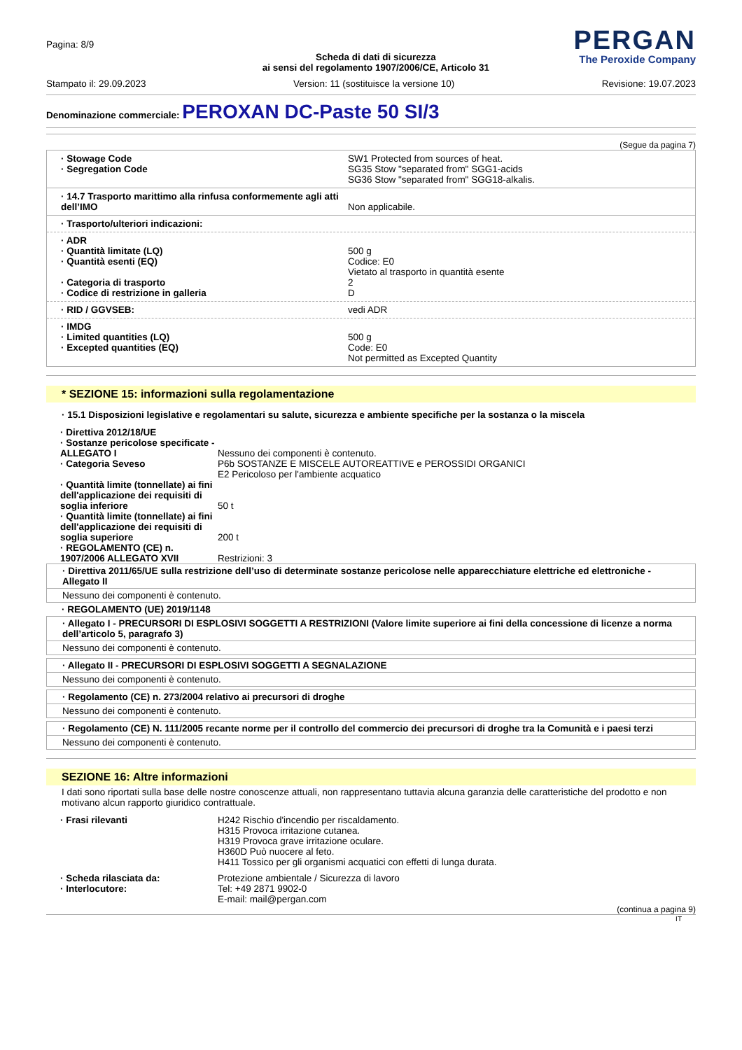Pagina: 8/9
Scheda di dati di sicurezza
ai sensi del regolamento 1907/2006/CE, Articolo 31
PERGAN
The Peroxide Company
Stampato il: 29.09.2023 Version: 11 (sostituisce la versione 10) Revisione: 19.07.2023
Denominazione commerciale: PEROXAN DC-Paste 50 SI/3
(Segue da pagina 7)
· Stowage Code
· Segregation Code
SW1 Protected from sources of heat.
SG35 Stow "separated from" SGG1-acids
SG36 Stow "separated from" SGG18-alkalis.
· 14.7 Trasporto marittimo alla rinfusa conformemente agli atti dell’IMO
Non applicabile.
· Trasporto/ulteriori indicazioni:
· ADR
· Quantità limitate (LQ)
· Quantità esenti (EQ)
· Categoria di trasporto
· Codice di restrizione in galleria
500 g
Codice: E0
Vietato al trasporto in quantità esente
2
D
· RID / GGVSEB: vedi ADR
· IMDG
· Limited quantities (LQ)
· Excepted quantities (EQ)
500 g
Code: E0
Not permitted as Excepted Quantity
* SEZIONE 15: informazioni sulla regolamentazione
· 15.1 Disposizioni legislative e regolamentari su salute, sicurezza e ambiente specifiche per la sostanza o la miscela
· Direttiva 2012/18/UE
· Sostanze pericolose specificate - ALLEGATO I
· Categoria Seveso
· Quantità limite (tonnellate) ai fini dell'applicazione dei requisiti di soglia inferiore
· Quantità limite (tonnellate) ai fini dell'applicazione dei requisiti di soglia superiore
· REGOLAMENTO (CE) n. 1907/2006 ALLEGATO XVII
Nessuno dei componenti è contenuto.
P6b SOSTANZE E MISCELE AUTOREATTIVE e PEROSSIDI ORGANICI
E2 Pericoloso per l'ambiente acquatico
50 t
200 t
Restrizioni: 3
· Direttiva 2011/65/UE sulla restrizione dell’uso di determinate sostanze pericolose nelle apparecchiature elettriche ed elettroniche - Allegato II
Nessuno dei componenti è contenuto.
· REGOLAMENTO (UE) 2019/1148
· Allegato I - PRECURSORI DI ESPLOSIVI SOGGETTI A RESTRIZIONI (Valore limite superiore ai fini della concessione di licenze a norma dell’articolo 5, paragrafo 3)
Nessuno dei componenti è contenuto.
· Allegato II - PRECURSORI DI ESPLOSIVI SOGGETTI A SEGNALAZIONE
Nessuno dei componenti è contenuto.
· Regolamento (CE) n. 273/2004 relativo ai precursori di droghe
Nessuno dei componenti è contenuto.
· Regolamento (CE) N. 111/2005 recante norme per il controllo del commercio dei precursori di droghe tra la Comunità e i paesi terzi
Nessuno dei componenti è contenuto.
SEZIONE 16: Altre informazioni
I dati sono riportati sulla base delle nostre conoscenze attuali, non rappresentano tuttavia alcuna garanzia delle caratteristiche del prodotto e non motivano alcun rapporto giuridico contrattuale.
· Frasi rilevanti H242 Rischio d'incendio per riscaldamento.
H315 Provoca irritazione cutanea.
H319 Provoca grave irritazione oculare.
H360D Può nuocere al feto.
H411 Tossico per gli organismi acquatici con effetti di lunga durata.
· Scheda rilasciata da:
· Interlocutore:
Protezione ambientale / Sicurezza di lavoro
Tel: +49 2871 9902-0
E-mail: mail@pergan.com
(continua a pagina 9)
IT